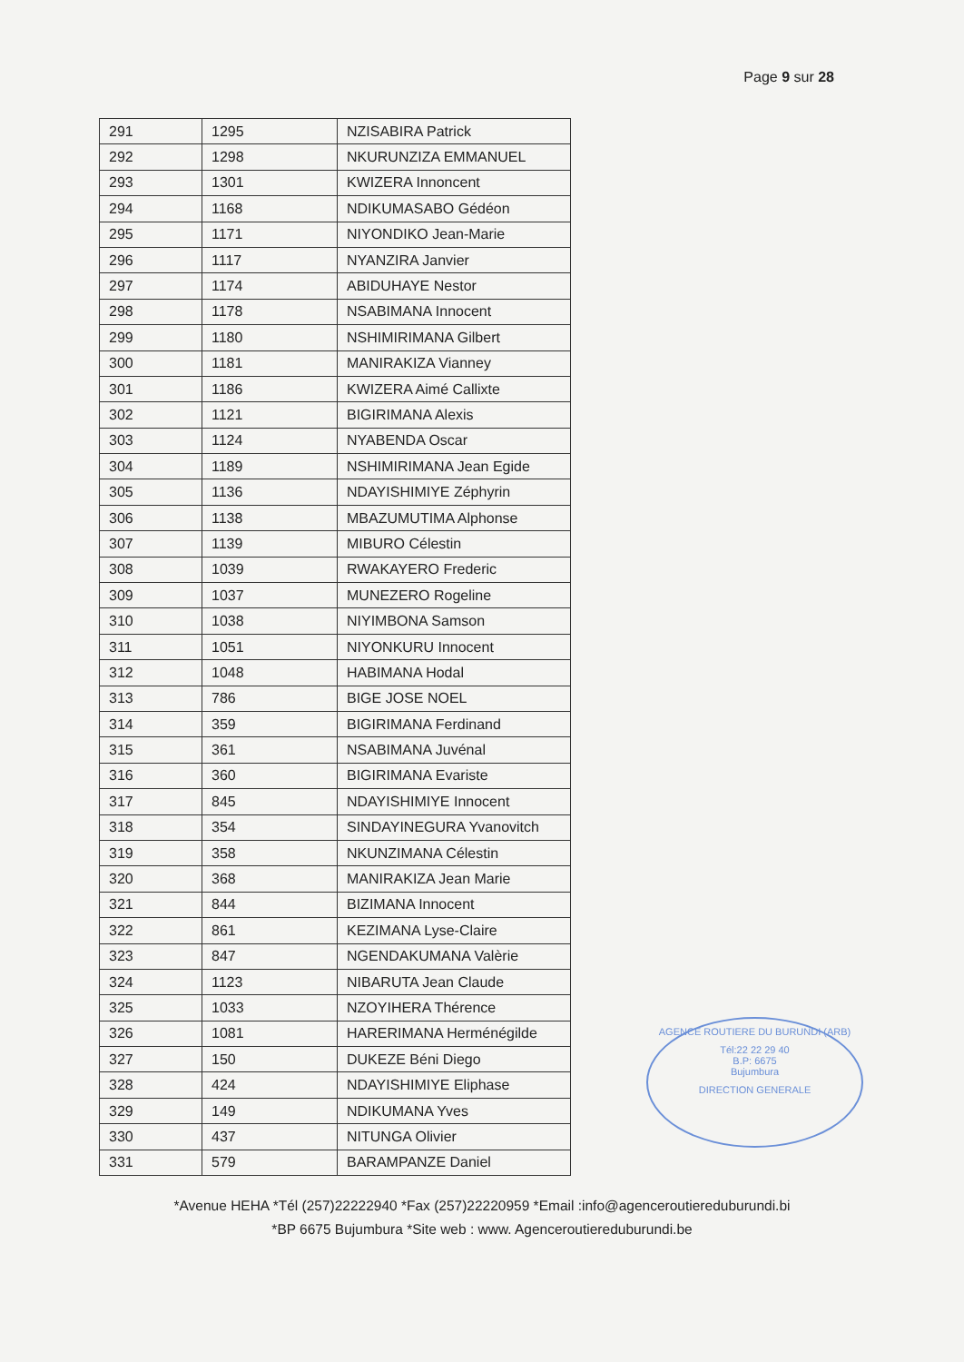Page 9 sur 28
| 291 | 1295 | NZISABIRA Patrick |
| 292 | 1298 | NKURUNZIZA EMMANUEL |
| 293 | 1301 | KWIZERA Innoncent |
| 294 | 1168 | NDIKUMASABO Gédéon |
| 295 | 1171 | NIYONDIKO Jean-Marie |
| 296 | 1117 | NYANZIRA Janvier |
| 297 | 1174 | ABIDUHAYE Nestor |
| 298 | 1178 | NSABIMANA Innocent |
| 299 | 1180 | NSHIMIRIMANA Gilbert |
| 300 | 1181 | MANIRAKIZA Vianney |
| 301 | 1186 | KWIZERA Aimé Callixte |
| 302 | 1121 | BIGIRIMANA Alexis |
| 303 | 1124 | NYABENDA Oscar |
| 304 | 1189 | NSHIMIRIMANA Jean Egide |
| 305 | 1136 | NDAYISHIMIYE Zéphyrin |
| 306 | 1138 | MBAZUMUTIMA Alphonse |
| 307 | 1139 | MIBURO Célestin |
| 308 | 1039 | RWAKAYERO Frederic |
| 309 | 1037 | MUNEZERO Rogeline |
| 310 | 1038 | NIYIMBONA Samson |
| 311 | 1051 | NIYONKURU Innocent |
| 312 | 1048 | HABIMANA Hodal |
| 313 | 786 | BIGE JOSE NOEL |
| 314 | 359 | BIGIRIMANA Ferdinand |
| 315 | 361 | NSABIMANA Juvénal |
| 316 | 360 | BIGIRIMANA Evariste |
| 317 | 845 | NDAYISHIMIYE Innocent |
| 318 | 354 | SINDAYINEGURA Yvanovitch |
| 319 | 358 | NKUNZIMANA Célestin |
| 320 | 368 | MANIRAKIZA Jean Marie |
| 321 | 844 | BIZIMANA Innocent |
| 322 | 861 | KEZIMANA Lyse-Claire |
| 323 | 847 | NGENDAKUMANA Valèrie |
| 324 | 1123 | NIBARUTA Jean Claude |
| 325 | 1033 | NZOYIHERA Thérence |
| 326 | 1081 | HARERIMANA Herménégilde |
| 327 | 150 | DUKEZE Béni Diego |
| 328 | 424 | NDAYISHIMIYE Eliphase |
| 329 | 149 | NDIKUMANA Yves |
| 330 | 437 | NITUNGA Olivier |
| 331 | 579 | BARAMPANZE Daniel |
AGENCE ROUTIERE DU BURUNDI (ARB)
Tél:22 22 29 40
B.P: 6675
Bujumbura
DIRECTION GENERALE
*Avenue HEHA *Tél (257)22222940 *Fax (257)22220959 *Email :info@agenceroutiereduburundi.bi
*BP 6675 Bujumbura *Site web : www. Agenceroutiereduburundi.be